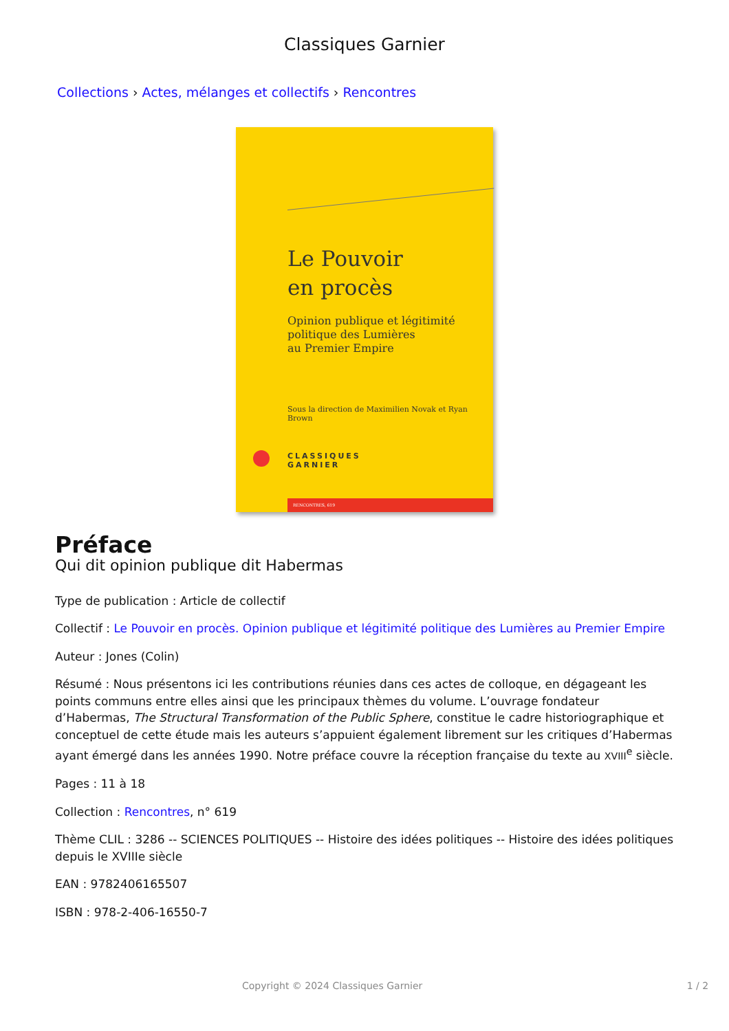Classiques Garnier
Collections › Actes, mélanges et collectifs › Rencontres
Le Pouvoir
en procès
Opinion publique et légitimité
politique des Lumières
au Premier Empire
Sous la direction de Maximilien Novak et Ryan Brown
CLASSIQUES
GARNIER
RENCONTRES, 619
Préface
Qui dit opinion publique dit Habermas
Type de publication : Article de collectif
Collectif : Le Pouvoir en procès. Opinion publique et légitimité politique des Lumières au Premier Empire
Auteur : Jones (Colin)
Résumé : Nous présentons ici les contributions réunies dans ces actes de colloque, en dégageant les points communs entre elles ainsi que les principaux thèmes du volume. L’ouvrage fondateur d’Habermas, The Structural Transformation of the Public Sphere, constitue le cadre historiographique et conceptuel de cette étude mais les auteurs s’appuient également librement sur les critiques d’Habermas ayant émergé dans les années 1990. Notre préface couvre la réception française du texte au XVIII<sup>e</sup> siècle.
Pages : 11 à 18
Collection : Rencontres, n° 619
Thème CLIL : 3286 -- SCIENCES POLITIQUES -- Histoire des idées politiques -- Histoire des idées politiques depuis le XVIIIe siècle
EAN : 9782406165507
ISBN : 978-2-406-16550-7
Copyright © 2024 Classiques Garnier 1 / 2